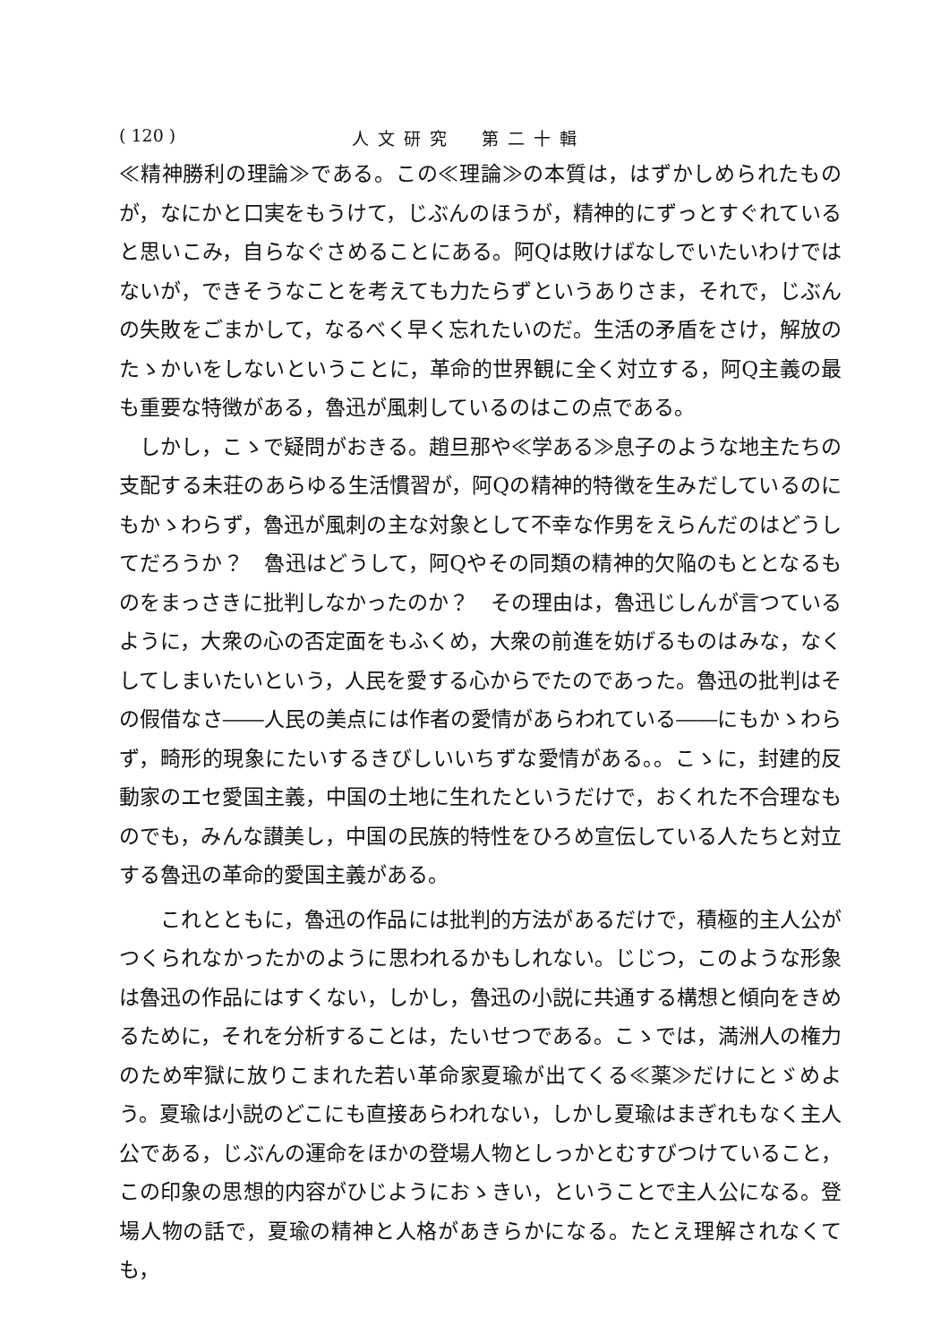( 120 ) 人文研究　第二十輯
≪精神勝利の理論≫である。この≪理論≫の本質は，はずかしめられたものが，なにかと口実をもうけて，じぶんのほうが，精神的にずっとすぐれていると思いこみ，自らなぐさめることにある。阿Qは敗けばなしでいたいわけではないが，できそうなことを考えても力たらずというありさま，それで，じぶんの失敗をごまかして，なるべく早く忘れたいのだ。生活の矛盾をさけ，解放のたゝかいをしないということに，革命的世界観に全く対立する，阿Q主義の最も重要な特徴がある，魯迅が風刺しているのはこの点である。
しかし，こゝで疑問がおきる。趙旦那や≪学ある≫息子のような地主たちの支配する未荘のあらゆる生活慣習が，阿Qの精神的特徴を生みだしているのにもかゝわらず，魯迅が風刺の主な対象として不幸な作男をえらんだのはどうしてだろうか？　魯迅はどうして，阿Qやその同類の精神的欠陥のもととなるものをまっさきに批判しなかったのか？　その理由は，魯迅じしんが言つているように，大衆の心の否定面をもふくめ，大衆の前進を妨げるものはみな，なくしてしまいたいという，人民を愛する心からでたのであった。魯迅の批判はその假借なさ――人民の美点には作者の愛情があらわれている――にもかゝわらず，畸形的現象にたいするきびしいいちずな愛情がある。。こゝに，封建的反動家のエセ愛国主義，中国の土地に生れたというだけで，おくれた不合理なものでも，みんな讃美し，中国の民族的特性をひろめ宣伝している人たちと対立する魯迅の革命的愛国主義がある。
これとともに，魯迅の作品には批判的方法があるだけで，積極的主人公がつくられなかったかのように思われるかもしれない。じじつ，このような形象は魯迅の作品にはすくない，しかし，魯迅の小説に共通する構想と傾向をきめるために，それを分析することは，たいせつである。こゝでは，満洲人の権力のため牢獄に放りこまれた若い革命家夏瑜が出てくる≪薬≫だけにとゞめよう。夏瑜は小説のどこにも直接あらわれない，しかし夏瑜はまぎれもなく主人公である，じぶんの運命をほかの登場人物としっかとむすびつけていること，この印象の思想的内容がひじようにおゝきい，ということで主人公になる。登場人物の話で，夏瑜の精神と人格があきらかになる。たとえ理解されなくても，